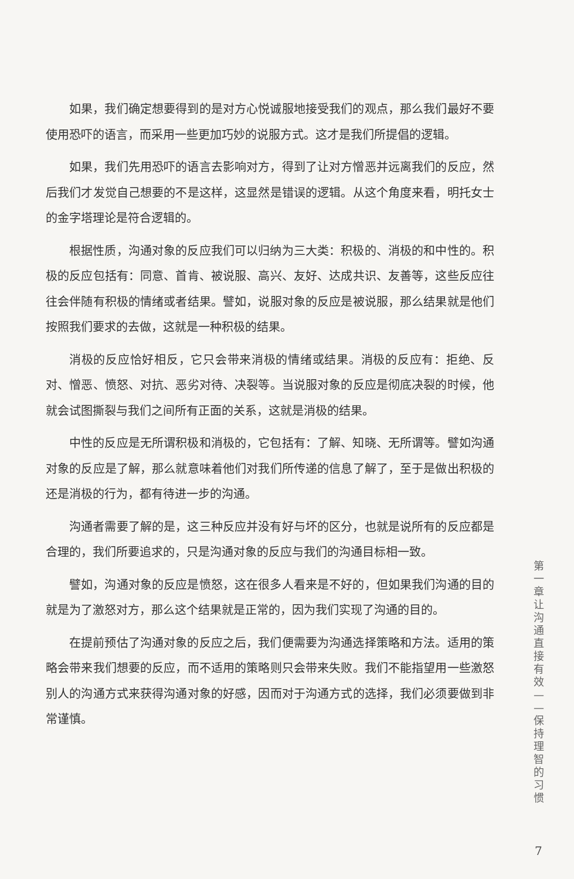如果，我们确定想要得到的是对方心悦诚服地接受我们的观点，那么我们最好不要使用恐吓的语言，而采用一些更加巧妙的说服方式。这才是我们所提倡的逻辑。
如果，我们先用恐吓的语言去影响对方，得到了让对方憎恶并远离我们的反应，然后我们才发觉自己想要的不是这样，这显然是错误的逻辑。从这个角度来看，明托女士的金字塔理论是符合逻辑的。
根据性质，沟通对象的反应我们可以归纳为三大类：积极的、消极的和中性的。积极的反应包括有：同意、首肯、被说服、高兴、友好、达成共识、友善等，这些反应往往会伴随有积极的情绪或者结果。譬如，说服对象的反应是被说服，那么结果就是他们按照我们要求的去做，这就是一种积极的结果。
消极的反应恰好相反，它只会带来消极的情绪或结果。消极的反应有：拒绝、反对、憎恶、愤怒、对抗、恶劣对待、决裂等。当说服对象的反应是彻底决裂的时候，他就会试图撕裂与我们之间所有正面的关系，这就是消极的结果。
中性的反应是无所谓积极和消极的，它包括有：了解、知晓、无所谓等。譬如沟通对象的反应是了解，那么就意味着他们对我们所传递的信息了解了，至于是做出积极的还是消极的行为，都有待进一步的沟通。
沟通者需要了解的是，这三种反应并没有好与坏的区分，也就是说所有的反应都是合理的，我们所要追求的，只是沟通对象的反应与我们的沟通目标相一致。
譬如，沟通对象的反应是愤怒，这在很多人看来是不好的，但如果我们沟通的目的就是为了激怒对方，那么这个结果就是正常的，因为我们实现了沟通的目的。
在提前预估了沟通对象的反应之后，我们便需要为沟通选择策略和方法。适用的策略会带来我们想要的反应，而不适用的策略则只会带来失败。我们不能指望用一些激怒别人的沟通方式来获得沟通对象的好感，因而对于沟通方式的选择，我们必须要做到非常谨慎。
第一章 让沟通直接有效——保持理智的习惯
7